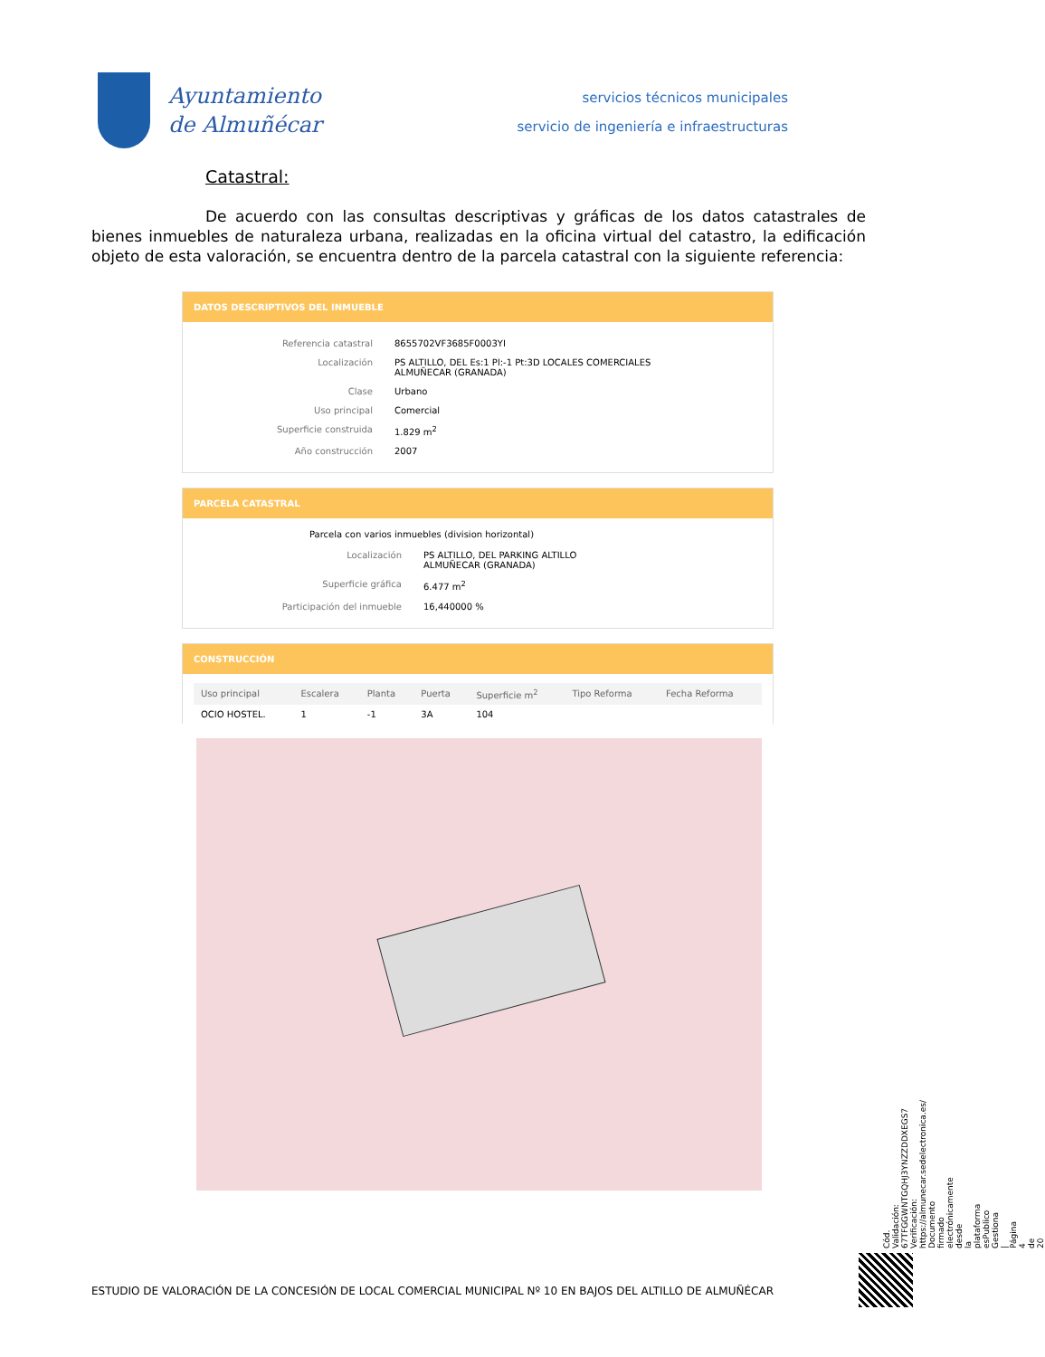Ayuntamiento
de Almuñécar
servicios técnicos municipales
servicio de ingeniería e infraestructuras
Catastral:
De acuerdo con las consultas descriptivas y gráficas de los datos catastrales de bienes inmuebles de naturaleza urbana, realizadas en la oficina virtual del catastro, la edificación objeto de esta valoración, se encuentra dentro de la parcela catastral con la siguiente referencia:
DATOS DESCRIPTIVOS DEL INMUEBLE
Referencia catastral
8655702VF3685F0003YI
Localización
PS ALTILLO, DEL Es:1 Pl:-1 Pt:3D LOCALES COMERCIALES
ALMUÑECAR (GRANADA)
Clase
Urbano
Uso principal
Comercial
Superficie construida
1.829 m<sup>2</sup>
Año construcción
2007
PARCELA CATASTRAL
Parcela con varios inmuebles (division horizontal)
Localización
PS ALTILLO, DEL PARKING ALTILLO
ALMUÑECAR (GRANADA)
Superficie gráfica
6.477 m<sup>2</sup>
Participación del inmueble
16,440000 %
CONSTRUCCIÓN
| Uso principal | Escalera | Planta | Puerta | Superficie m<sup>2</sup> | Tipo Reforma | Fecha Reforma |
| --- | --- | --- | --- | --- | --- | --- |
| OCIO HOSTEL. | 1 | -1 | 3A | 104 | | |
Cód. Validación: 67TFGGWNTGQHJ3YNZZDDXEGS7 Verificación: https://almunecar.sedelectronica.es/ Documento firmado electrónicamente desde la plataforma esPublico Gestiona | Página 4 de 20
ESTUDIO DE VALORACIÓN DE LA CONCESIÓN DE LOCAL COMERCIAL MUNICIPAL Nº 10 EN BAJOS DEL ALTILLO DE ALMUÑÉCAR